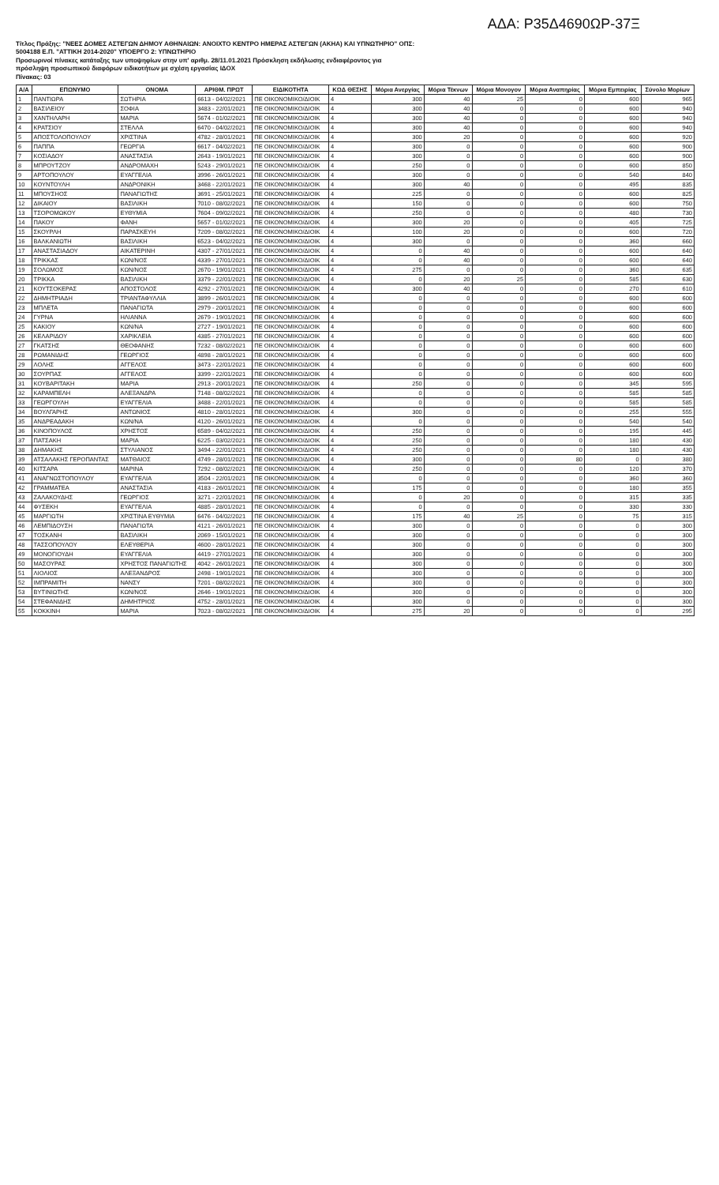ΑΔΑ: Ρ35Δ4690ΩΡ-37Ξ
Τίτλος Πράξης: "ΝΕΕΣ ΔΟΜΕΣ ΑΣΤΕΓΩΝ ΔΗΜΟΥ ΑΘΗΝΑΙΩΝ: ΑΝΟΙΧΤΟ ΚΕΝΤΡΟ ΗΜΕΡΑΣ ΑΣΤΕΓΩΝ (ΑΚΗΑ) ΚΑΙ ΥΠΝΩΤΗΡΙΟ" ΟΠΣ:
5004188 Ε.Π. "ΑΤΤΙΚΗ 2014-2020" ΥΠΟΕΡΓΟ 2: ΥΠΝΩΤΗΡΙΟ
Προσωρινοί πίνακες κατάταξης των υποψηφίων στην υπ' αριθμ. 28/11.01.2021 Πρόσκληση εκδήλωσης ενδιαφέροντος για
πρόσληψη προσωπικού διαφόρων ειδικοτήτων με σχέση εργασίας ΙΔΟΧ
Πίνακας: 03
| Α/Α | ΕΠΩΝΥΜΟ | ΟΝΟΜΑ | ΑΡΙΘΜ. ΠΡΩΤ | ΕΙΔΙΚΟΤΗΤΑ | ΚΩΔ ΘΕΣΗΣ | Μόρια Ανεργίας | Μόρια Τέκνων | Μόρια Μονογον | Μόρια Αναπηρίας | Μόρια Εμπειρίας | Σύνολο Μορίων |
| --- | --- | --- | --- | --- | --- | --- | --- | --- | --- | --- | --- |
| 1 | ΠΑΝΤΙΩΡΑ | ΣΩΤΗΡΙΑ | 6613 - 04/02/2021 | ΠΕ ΟΙΚΟΝΟΜΙΚΟ/ΔΙΟΙΚ | 4 | 300 | 40 | 25 | 0 | 600 | 965 |
| 2 | ΒΑΣΙΛΕΙΟΥ | ΣΟΦΙΑ | 3483 - 22/01/2021 | ΠΕ ΟΙΚΟΝΟΜΙΚΟ/ΔΙΟΙΚ | 4 | 300 | 40 | 0 | 0 | 600 | 940 |
| 3 | ΧΑΝΤΗΛΑΡΗ | ΜΑΡΙΑ | 5674 - 01/02/2021 | ΠΕ ΟΙΚΟΝΟΜΙΚΟ/ΔΙΟΙΚ | 4 | 300 | 40 | 0 | 0 | 600 | 940 |
| 4 | ΚΡΑΤΣΙΟΥ | ΣΤΕΛΛΑ | 6470 - 04/02/2021 | ΠΕ ΟΙΚΟΝΟΜΙΚΟ/ΔΙΟΙΚ | 4 | 300 | 40 | 0 | 0 | 600 | 940 |
| 5 | ΑΠΟΣΤΟΛΟΠΟΥΛΟΥ | ΧΡΙΣΤΙΝΑ | 4782 - 28/01/2021 | ΠΕ ΟΙΚΟΝΟΜΙΚΟ/ΔΙΟΙΚ | 4 | 300 | 20 | 0 | 0 | 600 | 920 |
| 6 | ΠΑΠΠΑ | ΓΕΩΡΓΙΑ | 6617 - 04/02/2021 | ΠΕ ΟΙΚΟΝΟΜΙΚΟ/ΔΙΟΙΚ | 4 | 300 | 0 | 0 | 0 | 600 | 900 |
| 7 | ΚΟΣΙΑΔΟΥ | ΑΝΑΣΤΑΣΙΑ | 2643 - 19/01/2021 | ΠΕ ΟΙΚΟΝΟΜΙΚΟ/ΔΙΟΙΚ | 4 | 300 | 0 | 0 | 0 | 600 | 900 |
| 8 | ΜΠΡΟΥΤΖΟΥ | ΑΝΔΡΟΜΑΧΗ | 5243 - 29/01/2021 | ΠΕ ΟΙΚΟΝΟΜΙΚΟ/ΔΙΟΙΚ | 4 | 250 | 0 | 0 | 0 | 600 | 850 |
| 9 | ΑΡΤΟΠΟΥΛΟΥ | ΕΥΑΓΓΕΛΙΑ | 3996 - 26/01/2021 | ΠΕ ΟΙΚΟΝΟΜΙΚΟ/ΔΙΟΙΚ | 4 | 300 | 0 | 0 | 0 | 540 | 840 |
| 10 | ΚΟΥΝΤΟΥΛΗ | ΑΝΔΡΟΝΙΚΗ | 3468 - 22/01/2021 | ΠΕ ΟΙΚΟΝΟΜΙΚΟ/ΔΙΟΙΚ | 4 | 300 | 40 | 0 | 0 | 495 | 835 |
| 11 | ΜΠΟΥΣΗΟΣ | ΠΑΝΑΓΙΩΤΗΣ | 3691 - 25/01/2021 | ΠΕ ΟΙΚΟΝΟΜΙΚΟ/ΔΙΟΙΚ | 4 | 225 | 0 | 0 | 0 | 600 | 825 |
| 12 | ΔΙΚΑΙΟΥ | ΒΑΣΙΛΙΚΗ | 7010 - 08/02/2021 | ΠΕ ΟΙΚΟΝΟΜΙΚΟ/ΔΙΟΙΚ | 4 | 150 | 0 | 0 | 0 | 600 | 750 |
| 13 | ΤΣΟΡΟΜΩΚΟΥ | ΕΥΘΥΜΙΑ | 7604 - 09/02/2021 | ΠΕ ΟΙΚΟΝΟΜΙΚΟ/ΔΙΟΙΚ | 4 | 250 | 0 | 0 | 0 | 480 | 730 |
| 14 | ΠΑΚΟΥ | ΦΑΝΗ | 5657 - 01/02/2021 | ΠΕ ΟΙΚΟΝΟΜΙΚΟ/ΔΙΟΙΚ | 4 | 300 | 20 | 0 | 0 | 405 | 725 |
| 15 | ΣΚΟΥΡΛΗ | ΠΑΡΑΣΚΕΥΗ | 7209 - 08/02/2021 | ΠΕ ΟΙΚΟΝΟΜΙΚΟ/ΔΙΟΙΚ | 4 | 100 | 20 | 0 | 0 | 600 | 720 |
| 16 | ΒΑΛΚΑΝΙΩΤΗ | ΒΑΣΙΛΙΚΗ | 6523 - 04/02/2021 | ΠΕ ΟΙΚΟΝΟΜΙΚΟ/ΔΙΟΙΚ | 4 | 300 | 0 | 0 | 0 | 360 | 660 |
| 17 | ΑΝΑΣΤΑΣΙΑΔΟΥ | ΑΙΚΑΤΕΡΙΝΗ | 4307 - 27/01/2021 | ΠΕ ΟΙΚΟΝΟΜΙΚΟ/ΔΙΟΙΚ | 4 | 0 | 40 | 0 | 0 | 600 | 640 |
| 18 | ΤΡΙΚΚΑΣ | ΚΩΝ/ΝΟΣ | 4339 - 27/01/2021 | ΠΕ ΟΙΚΟΝΟΜΙΚΟ/ΔΙΟΙΚ | 4 | 0 | 40 | 0 | 0 | 600 | 640 |
| 19 | ΣΟΛΩΜΟΣ | ΚΩΝ/ΝΟΣ | 2670 - 19/01/2021 | ΠΕ ΟΙΚΟΝΟΜΙΚΟ/ΔΙΟΙΚ | 4 | 275 | 0 | 0 | 0 | 360 | 635 |
| 20 | ΤΡΙΚΚΑ | ΒΑΣΙΛΙΚΗ | 3379 - 22/01/2021 | ΠΕ ΟΙΚΟΝΟΜΙΚΟ/ΔΙΟΙΚ | 4 | 0 | 20 | 25 | 0 | 585 | 630 |
| 21 | ΚΟΥΤΣΟΚΕΡΑΣ | ΑΠΟΣΤΟΛΟΣ | 4292 - 27/01/2021 | ΠΕ ΟΙΚΟΝΟΜΙΚΟ/ΔΙΟΙΚ | 4 | 300 | 40 | 0 | 0 | 270 | 610 |
| 22 | ΔΗΜΗΤΡΙΑΔΗ | ΤΡΙΑΝΤΑΦΥΛΛΙΑ | 3899 - 26/01/2021 | ΠΕ ΟΙΚΟΝΟΜΙΚΟ/ΔΙΟΙΚ | 4 | 0 | 0 | 0 | 0 | 600 | 600 |
| 23 | ΜΠΛΕΤΑ | ΠΑΝΑΓΙΩΤΑ | 2979 - 20/01/2021 | ΠΕ ΟΙΚΟΝΟΜΙΚΟ/ΔΙΟΙΚ | 4 | 0 | 0 | 0 | 0 | 600 | 600 |
| 24 | ΓΥΡΝΑ | ΗΛΙΑΝΝΑ | 2679 - 19/01/2021 | ΠΕ ΟΙΚΟΝΟΜΙΚΟ/ΔΙΟΙΚ | 4 | 0 | 0 | 0 | 0 | 600 | 600 |
| 25 | ΚΑΚΙΟΥ | ΚΩΝ/ΝΑ | 2727 - 19/01/2021 | ΠΕ ΟΙΚΟΝΟΜΙΚΟ/ΔΙΟΙΚ | 4 | 0 | 0 | 0 | 0 | 600 | 600 |
| 26 | ΚΕΛΑΡΙΔΟΥ | ΧΑΡΙΚΛΕΙΑ | 4385 - 27/01/2021 | ΠΕ ΟΙΚΟΝΟΜΙΚΟ/ΔΙΟΙΚ | 4 | 0 | 0 | 0 | 0 | 600 | 600 |
| 27 | ΓΚΑΤΣΗΣ | ΘΕΟΦΑΝΗΣ | 7232 - 08/02/2021 | ΠΕ ΟΙΚΟΝΟΜΙΚΟ/ΔΙΟΙΚ | 4 | 0 | 0 | 0 | 0 | 600 | 600 |
| 28 | ΡΩΜΑΝΙΔΗΣ | ΓΕΩΡΓΙΟΣ | 4898 - 28/01/2021 | ΠΕ ΟΙΚΟΝΟΜΙΚΟ/ΔΙΟΙΚ | 4 | 0 | 0 | 0 | 0 | 600 | 600 |
| 29 | ΛΟΛΗΣ | ΑΓΓΕΛΟΣ | 3473 - 22/01/2021 | ΠΕ ΟΙΚΟΝΟΜΙΚΟ/ΔΙΟΙΚ | 4 | 0 | 0 | 0 | 0 | 600 | 600 |
| 30 | ΣΟΥΡΠΑΣ | ΑΓΓΕΛΟΣ | 3399 - 22/01/2021 | ΠΕ ΟΙΚΟΝΟΜΙΚΟ/ΔΙΟΙΚ | 4 | 0 | 0 | 0 | 0 | 600 | 600 |
| 31 | ΚΟΥΒΑΡΙΤΑΚΗ | ΜΑΡΙΑ | 2913 - 20/01/2021 | ΠΕ ΟΙΚΟΝΟΜΙΚΟ/ΔΙΟΙΚ | 4 | 250 | 0 | 0 | 0 | 345 | 595 |
| 32 | ΚΑΡΑΜΠΕΛΗ | ΑΛΕΞΑΝΔΡΑ | 7148 - 08/02/2021 | ΠΕ ΟΙΚΟΝΟΜΙΚΟ/ΔΙΟΙΚ | 4 | 0 | 0 | 0 | 0 | 585 | 585 |
| 33 | ΓΕΩΡΓΟΥΛΗ | ΕΥΑΓΓΕΛΙΑ | 3488 - 22/01/2021 | ΠΕ ΟΙΚΟΝΟΜΙΚΟ/ΔΙΟΙΚ | 4 | 0 | 0 | 0 | 0 | 585 | 585 |
| 34 | ΒΟΥΛΓΑΡΗΣ | ΑΝΤΩΝΙΟΣ | 4810 - 28/01/2021 | ΠΕ ΟΙΚΟΝΟΜΙΚΟ/ΔΙΟΙΚ | 4 | 300 | 0 | 0 | 0 | 255 | 555 |
| 35 | ΑΝΔΡΕΑΔΑΚΗ | ΚΩΝ/ΝΑ | 4120 - 26/01/2021 | ΠΕ ΟΙΚΟΝΟΜΙΚΟ/ΔΙΟΙΚ | 4 | 0 | 0 | 0 | 0 | 540 | 540 |
| 36 | ΚΙΝΟΠΟΥΛΟΣ | ΧΡΗΣΤΟΣ | 6589 - 04/02/2021 | ΠΕ ΟΙΚΟΝΟΜΙΚΟ/ΔΙΟΙΚ | 4 | 250 | 0 | 0 | 0 | 195 | 445 |
| 37 | ΠΑΤΣΑΚΗ | ΜΑΡΙΑ | 6225 - 03/02/2021 | ΠΕ ΟΙΚΟΝΟΜΙΚΟ/ΔΙΟΙΚ | 4 | 250 | 0 | 0 | 0 | 180 | 430 |
| 38 | ΔΗΜΑΚΗΣ | ΣΤΥΛΙΑΝΟΣ | 3494 - 22/01/2021 | ΠΕ ΟΙΚΟΝΟΜΙΚΟ/ΔΙΟΙΚ | 4 | 250 | 0 | 0 | 0 | 180 | 430 |
| 39 | ΑΤΣΑΛΑΚΗΣ ΓΕΡΟΠΑΝΤΑΣ | ΜΑΤΘΑΙΟΣ | 4749 - 28/01/2021 | ΠΕ ΟΙΚΟΝΟΜΙΚΟ/ΔΙΟΙΚ | 4 | 300 | 0 | 0 | 80 | 0 | 380 |
| 40 | ΚΙΤΣΑΡΑ | ΜΑΡΙΝΑ | 7292 - 08/02/2021 | ΠΕ ΟΙΚΟΝΟΜΙΚΟ/ΔΙΟΙΚ | 4 | 250 | 0 | 0 | 0 | 120 | 370 |
| 41 | ΑΝΑΓΝΩΣΤΟΠΟΥΛΟΥ | ΕΥΑΓΓΕΛΙΑ | 3504 - 22/01/2021 | ΠΕ ΟΙΚΟΝΟΜΙΚΟ/ΔΙΟΙΚ | 4 | 0 | 0 | 0 | 0 | 360 | 360 |
| 42 | ΓΡΑΜΜΑΤΕΑ | ΑΝΑΣΤΑΣΙΑ | 4183 - 26/01/2021 | ΠΕ ΟΙΚΟΝΟΜΙΚΟ/ΔΙΟΙΚ | 4 | 175 | 0 | 0 | 0 | 180 | 355 |
| 43 | ΖΑΛΑΚΟΥΔΗΣ | ΓΕΩΡΓΙΟΣ | 3271 - 22/01/2021 | ΠΕ ΟΙΚΟΝΟΜΙΚΟ/ΔΙΟΙΚ | 4 | 0 | 20 | 0 | 0 | 315 | 335 |
| 44 | ΦΥΣΕΚΗ | ΕΥΑΓΓΕΛΙΑ | 4885 - 28/01/2021 | ΠΕ ΟΙΚΟΝΟΜΙΚΟ/ΔΙΟΙΚ | 4 | 0 | 0 | 0 | 0 | 330 | 330 |
| 45 | ΜΑΡΓΙΩΤΗ | ΧΡΙΣΤΙΝΑ ΕΥΘΥΜΙΑ | 6476 - 04/02/2021 | ΠΕ ΟΙΚΟΝΟΜΙΚΟ/ΔΙΟΙΚ | 4 | 175 | 40 | 25 | 0 | 75 | 315 |
| 46 | ΛΕΜΠΙΔΟΥΣΗ | ΠΑΝΑΓΙΩΤΑ | 4121 - 26/01/2021 | ΠΕ ΟΙΚΟΝΟΜΙΚΟ/ΔΙΟΙΚ | 4 | 300 | 0 | 0 | 0 | 0 | 300 |
| 47 | ΤΟΣΚΑΝΗ | ΒΑΣΙΛΙΚΗ | 2069 - 15/01/2021 | ΠΕ ΟΙΚΟΝΟΜΙΚΟ/ΔΙΟΙΚ | 4 | 300 | 0 | 0 | 0 | 0 | 300 |
| 48 | ΤΑΣΣΟΠΟΥΛΟΥ | ΕΛΕΥΘΕΡΙΑ | 4600 - 28/01/2021 | ΠΕ ΟΙΚΟΝΟΜΙΚΟ/ΔΙΟΙΚ | 4 | 300 | 0 | 0 | 0 | 0 | 300 |
| 49 | ΜΟΝΟΓΙΟΥΔΗ | ΕΥΑΓΓΕΛΙΑ | 4419 - 27/01/2021 | ΠΕ ΟΙΚΟΝΟΜΙΚΟ/ΔΙΟΙΚ | 4 | 300 | 0 | 0 | 0 | 0 | 300 |
| 50 | ΜΑΣΟΥΡΑΣ | ΧΡΗΣΤΟΣ ΠΑΝΑΓΙΩΤΗΣ | 4042 - 26/01/2021 | ΠΕ ΟΙΚΟΝΟΜΙΚΟ/ΔΙΟΙΚ | 4 | 300 | 0 | 0 | 0 | 0 | 300 |
| 51 | ΛΙΟΛΙΟΣ | ΑΛΕΞΑΝΔΡΟΣ | 2498 - 19/01/2021 | ΠΕ ΟΙΚΟΝΟΜΙΚΟ/ΔΙΟΙΚ | 4 | 300 | 0 | 0 | 0 | 0 | 300 |
| 52 | ΙΜΠΡΑΜΙΤΗ | ΝΑΝΣΥ | 7201 - 08/02/2021 | ΠΕ ΟΙΚΟΝΟΜΙΚΟ/ΔΙΟΙΚ | 4 | 300 | 0 | 0 | 0 | 0 | 300 |
| 53 | ΒΥΤΙΝΙΩΤΗΣ | ΚΩΝ/ΝΟΣ | 2646 - 19/01/2021 | ΠΕ ΟΙΚΟΝΟΜΙΚΟ/ΔΙΟΙΚ | 4 | 300 | 0 | 0 | 0 | 0 | 300 |
| 54 | ΣΤΕΦΑΝΙΔΗΣ | ΔΗΜΗΤΡΙΟΣ | 4752 - 28/01/2021 | ΠΕ ΟΙΚΟΝΟΜΙΚΟ/ΔΙΟΙΚ | 4 | 300 | 0 | 0 | 0 | 0 | 300 |
| 55 | ΚΟΚΚΙΝΗ | ΜΑΡΙΑ | 7023 - 08/02/2021 | ΠΕ ΟΙΚΟΝΟΜΙΚΟ/ΔΙΟΙΚ | 4 | 275 | 20 | 0 | 0 | 0 | 295 |